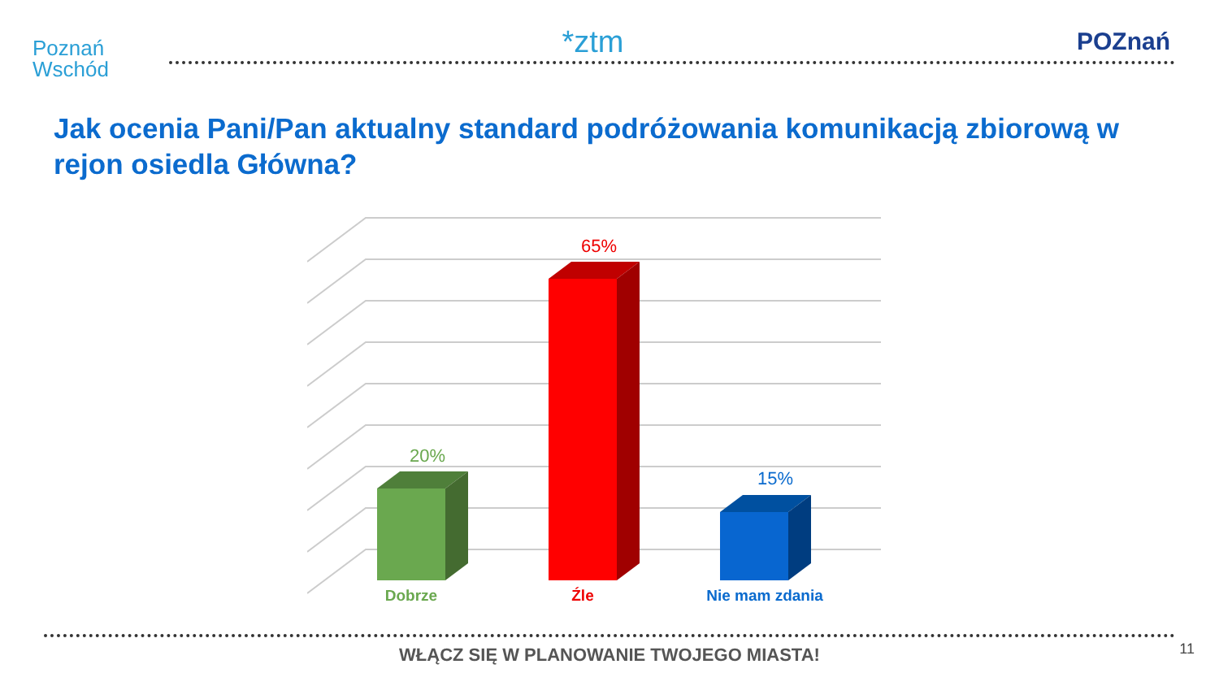Poznań
Wschód
*ztm
POZnań
Jak ocenia Pani/Pan aktualny standard podróżowania komunikacją zbiorową w rejon osiedla Główna?
20%
65%
15%
Dobrze Źle Nie mam zdania
WŁĄCZ SIĘ W PLANOWANIE TWOJEGO MIASTA!
11